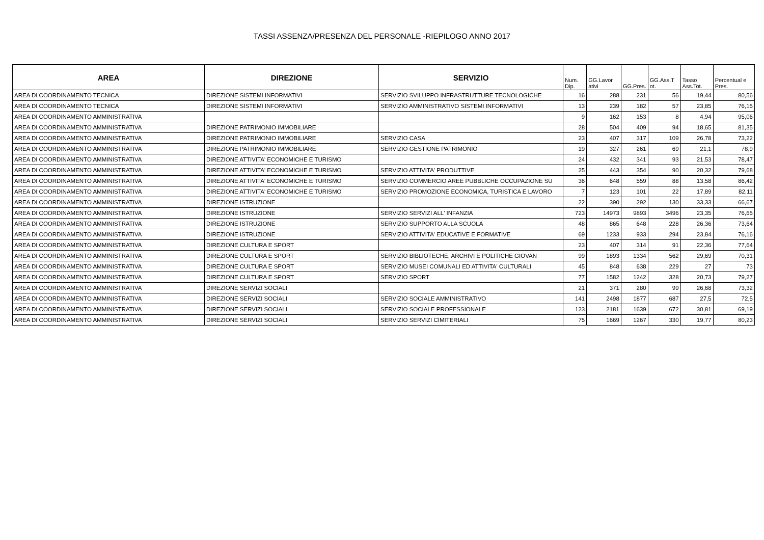TASSI ASSENZA/PRESENZA DEL PERSONALE -RIEPILOGO ANNO 2017
| AREA | DIREZIONE | SERVIZIO | Num. Dip. | GG.Lavor ativi | GG.Pres. | GG.Ass.T ot. | Tasso Ass.Tot. | Percentual e Pres. |
| --- | --- | --- | --- | --- | --- | --- | --- | --- |
| AREA DI COORDINAMENTO TECNICA | DIREZIONE SISTEMI INFORMATIVI | SERVIZIO SVILUPPO INFRASTRUTTURE TECNOLOGICHE | 16 | 288 | 231 | 56 | 19,44 | 80,56 |
| AREA DI COORDINAMENTO TECNICA | DIREZIONE SISTEMI INFORMATIVI | SERVIZIO AMMINISTRATIVO SISTEMI INFORMATIVI | 13 | 239 | 182 | 57 | 23,85 | 76,15 |
| AREA DI COORDINAMENTO AMMINISTRATIVA | | | 9 | 162 | 153 | 8 | 4,94 | 95,06 |
| AREA DI COORDINAMENTO AMMINISTRATIVA | DIREZIONE PATRIMONIO IMMOBILIARE | | 28 | 504 | 409 | 94 | 18,65 | 81,35 |
| AREA DI COORDINAMENTO AMMINISTRATIVA | DIREZIONE PATRIMONIO IMMOBILIARE | SERVIZIO CASA | 23 | 407 | 317 | 109 | 26,78 | 73,22 |
| AREA DI COORDINAMENTO AMMINISTRATIVA | DIREZIONE PATRIMONIO IMMOBILIARE | SERVIZIO GESTIONE PATRIMONIO | 19 | 327 | 261 | 69 | 21,1 | 78,9 |
| AREA DI COORDINAMENTO AMMINISTRATIVA | DIREZIONE ATTIVITA' ECONOMICHE E TURISMO | | 24 | 432 | 341 | 93 | 21,53 | 78,47 |
| AREA DI COORDINAMENTO AMMINISTRATIVA | DIREZIONE ATTIVITA' ECONOMICHE E TURISMO | SERVIZIO ATTIVITA' PRODUTTIVE | 25 | 443 | 354 | 90 | 20,32 | 79,68 |
| AREA DI COORDINAMENTO AMMINISTRATIVA | DIREZIONE ATTIVITA' ECONOMICHE E TURISMO | SERVIZIO COMMERCIO AREE PUBBLICHE OCCUPAZIONE SU | 36 | 648 | 559 | 88 | 13,58 | 86,42 |
| AREA DI COORDINAMENTO AMMINISTRATIVA | DIREZIONE ATTIVITA' ECONOMICHE E TURISMO | SERVIZIO PROMOZIONE ECONOMICA, TURISTICA E LAVORO | 7 | 123 | 101 | 22 | 17,89 | 82,11 |
| AREA DI COORDINAMENTO AMMINISTRATIVA | DIREZIONE ISTRUZIONE | | 22 | 390 | 292 | 130 | 33,33 | 66,67 |
| AREA DI COORDINAMENTO AMMINISTRATIVA | DIREZIONE ISTRUZIONE | SERVIZIO SERVIZI ALL' INFANZIA | 723 | 14973 | 9893 | 3496 | 23,35 | 76,65 |
| AREA DI COORDINAMENTO AMMINISTRATIVA | DIREZIONE ISTRUZIONE | SERVIZIO SUPPORTO ALLA SCUOLA | 48 | 865 | 648 | 228 | 26,36 | 73,64 |
| AREA DI COORDINAMENTO AMMINISTRATIVA | DIREZIONE ISTRUZIONE | SERVIZIO ATTIVITA' EDUCATIVE E FORMATIVE | 69 | 1233 | 933 | 294 | 23,84 | 76,16 |
| AREA DI COORDINAMENTO AMMINISTRATIVA | DIREZIONE CULTURA E SPORT | | 23 | 407 | 314 | 91 | 22,36 | 77,64 |
| AREA DI COORDINAMENTO AMMINISTRATIVA | DIREZIONE CULTURA E SPORT | SERVIZIO BIBLIOTECHE, ARCHIVI E POLITICHE GIOVAN | 99 | 1893 | 1334 | 562 | 29,69 | 70,31 |
| AREA DI COORDINAMENTO AMMINISTRATIVA | DIREZIONE CULTURA E SPORT | SERVIZIO MUSEI COMUNALI ED ATTIVITA' CULTURALI | 45 | 848 | 638 | 229 | 27 | 73 |
| AREA DI COORDINAMENTO AMMINISTRATIVA | DIREZIONE CULTURA E SPORT | SERVIZIO SPORT | 77 | 1582 | 1242 | 328 | 20,73 | 79,27 |
| AREA DI COORDINAMENTO AMMINISTRATIVA | DIREZIONE SERVIZI SOCIALI | | 21 | 371 | 280 | 99 | 26,68 | 73,32 |
| AREA DI COORDINAMENTO AMMINISTRATIVA | DIREZIONE SERVIZI SOCIALI | SERVIZIO SOCIALE AMMINISTRATIVO | 141 | 2498 | 1877 | 687 | 27,5 | 72,5 |
| AREA DI COORDINAMENTO AMMINISTRATIVA | DIREZIONE SERVIZI SOCIALI | SERVIZIO SOCIALE PROFESSIONALE | 123 | 2181 | 1639 | 672 | 30,81 | 69,19 |
| AREA DI COORDINAMENTO AMMINISTRATIVA | DIREZIONE SERVIZI SOCIALI | SERVIZIO SERVIZI CIMITERIALI | 75 | 1669 | 1267 | 330 | 19,77 | 80,23 |